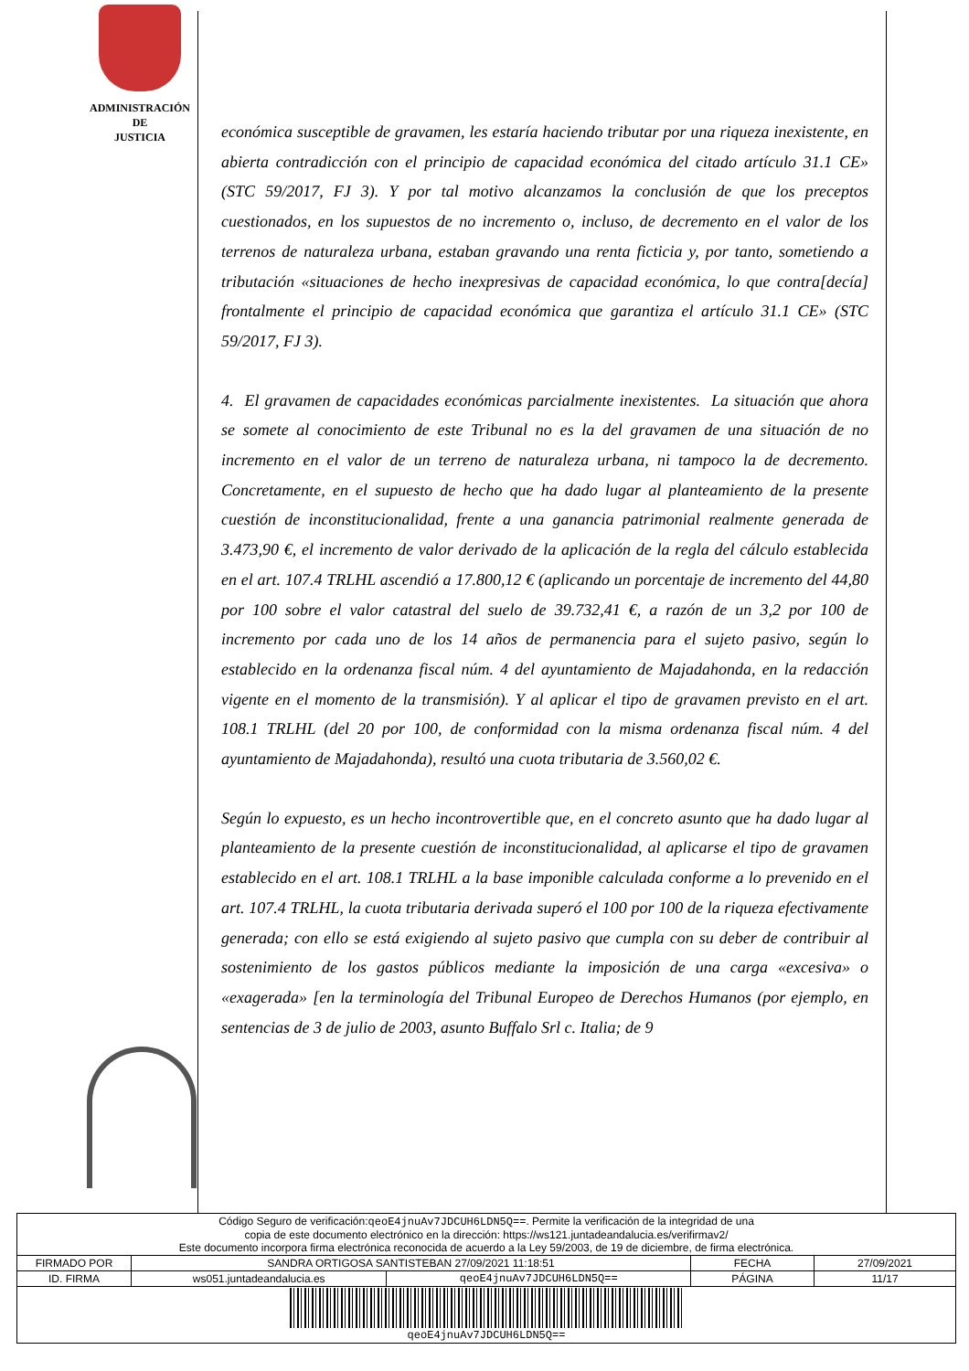ADMINISTRACIÓN
DE
JUSTICIA
económica susceptible de gravamen, les estaría haciendo tributar por una riqueza inexistente, en abierta contradicción con el principio de capacidad económica del citado artículo 31.1 CE» (STC 59/2017, FJ 3). Y por tal motivo alcanzamos la conclusión de que los preceptos cuestionados, en los supuestos de no incremento o, incluso, de decremento en el valor de los terrenos de naturaleza urbana, estaban gravando una renta ficticia y, por tanto, sometiendo a tributación «situaciones de hecho inexpresivas de capacidad económica, lo que contra[decía] frontalmente el principio de capacidad económica que garantiza el artículo 31.1 CE» (STC 59/2017, FJ 3).
4. El gravamen de capacidades económicas parcialmente inexistentes. La situación que ahora se somete al conocimiento de este Tribunal no es la del gravamen de una situación de no incremento en el valor de un terreno de naturaleza urbana, ni tampoco la de decremento. Concretamente, en el supuesto de hecho que ha dado lugar al planteamiento de la presente cuestión de inconstitucionalidad, frente a una ganancia patrimonial realmente generada de 3.473,90 €, el incremento de valor derivado de la aplicación de la regla del cálculo establecida en el art. 107.4 TRLHL ascendió a 17.800,12 € (aplicando un porcentaje de incremento del 44,80 por 100 sobre el valor catastral del suelo de 39.732,41 €, a razón de un 3,2 por 100 de incremento por cada uno de los 14 años de permanencia para el sujeto pasivo, según lo establecido en la ordenanza fiscal núm. 4 del ayuntamiento de Majadahonda, en la redacción vigente en el momento de la transmisión). Y al aplicar el tipo de gravamen previsto en el art. 108.1 TRLHL (del 20 por 100, de conformidad con la misma ordenanza fiscal núm. 4 del ayuntamiento de Majadahonda), resultó una cuota tributaria de 3.560,02 €.
Según lo expuesto, es un hecho incontrovertible que, en el concreto asunto que ha dado lugar al planteamiento de la presente cuestión de inconstitucionalidad, al aplicarse el tipo de gravamen establecido en el art. 108.1 TRLHL a la base imponible calculada conforme a lo prevenido en el art. 107.4 TRLHL, la cuota tributaria derivada superó el 100 por 100 de la riqueza efectivamente generada; con ello se está exigiendo al sujeto pasivo que cumpla con su deber de contribuir al sostenimiento de los gastos públicos mediante la imposición de una carga «excesiva» o «exagerada» [en la terminología del Tribunal Europeo de Derechos Humanos (por ejemplo, en sentencias de 3 de julio de 2003, asunto Buffalo Srl c. Italia; de 9
| Código Seguro de verificación: qeoE4jnuAv7JDCUH6LDN5Q== . Permite la verificación de la integridad de una copia de este documento electrónico en la dirección: https://ws121.juntadeandalucia.es/verifirmav2/ Este documento incorpora firma electrónica reconocida de acuerdo a la Ley 59/2003, de 19 de diciembre, de firma electrónica. | | | | |
| FIRMADO POR | SANDRA ORTIGOSA SANTISTEBAN 27/09/2021 11:18:51 | | FECHA | 27/09/2021 |
| ID. FIRMA | ws051.juntadeandalucia.es | qeoE4jnuAv7JDCUH6LDN5Q== | PÁGINA | 11/17 |
| qeoE4jnuAv7JDCUH6LDN5Q== | | | | |